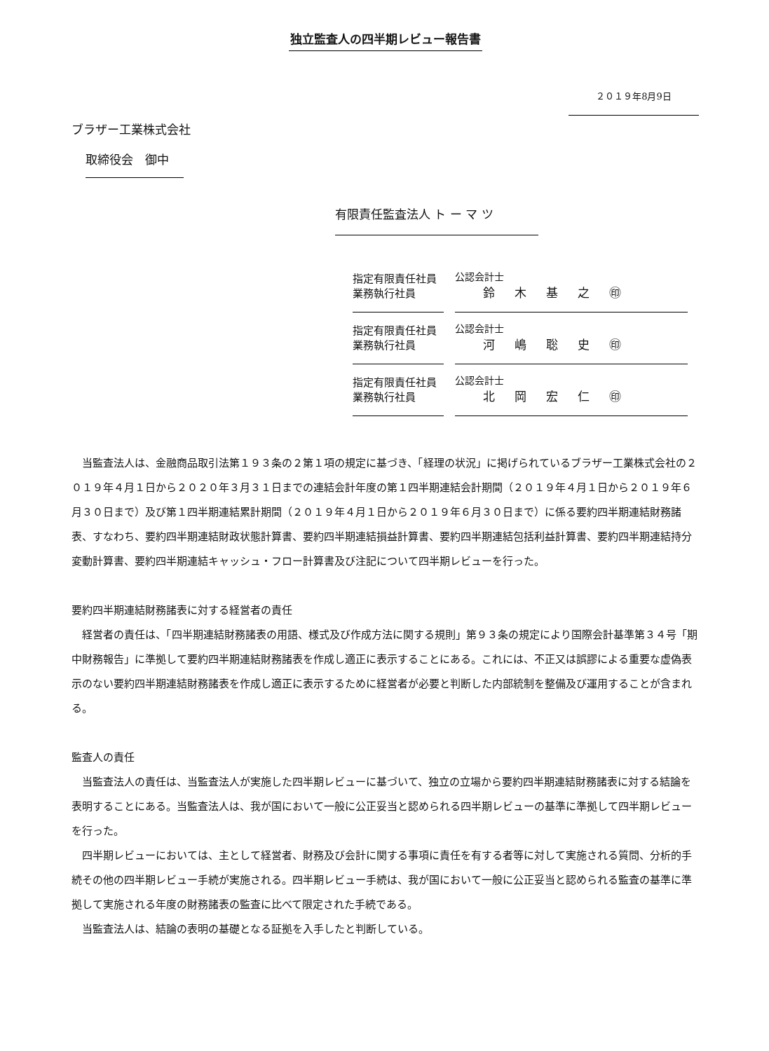独立監査人の四半期レビュー報告書
２０１９年8月9日
ブラザー工業株式会社
取締役会　御中
有限責任監査法人 ト ー マ ツ
| 指定有限責任社員 業務執行社員 | 公認会計士 鈴木基之㊞ |
| 指定有限責任社員 業務執行社員 | 公認会計士 河嶋聡史㊞ |
| 指定有限責任社員 業務執行社員 | 公認会計士 北岡宏仁㊞ |
当監査法人は、金融商品取引法第１９３条の２第１項の規定に基づき、「経理の状況」に掲げられているブラザー工業株式会社の２０１９年４月１日から２０２０年３月３１日までの連結会計年度の第１四半期連結会計期間（２０１９年４月１日から２０１９年６月３０日まで）及び第１四半期連結累計期間（２０１９年４月１日から２０１９年６月３０日まで）に係る要約四半期連結財務諸表、すなわち、要約四半期連結財政状態計算書、要約四半期連結損益計算書、要約四半期連結包括利益計算書、要約四半期連結持分変動計算書、要約四半期連結キャッシュ・フロー計算書及び注記について四半期レビューを行った。
要約四半期連結財務諸表に対する経営者の責任
経営者の責任は、「四半期連結財務諸表の用語、様式及び作成方法に関する規則」第９３条の規定により国際会計基準第３４号「期中財務報告」に準拠して要約四半期連結財務諸表を作成し適正に表示することにある。これには、不正又は誤謬による重要な虚偽表示のない要約四半期連結財務諸表を作成し適正に表示するために経営者が必要と判断した内部統制を整備及び運用することが含まれる。
監査人の責任
当監査法人の責任は、当監査法人が実施した四半期レビューに基づいて、独立の立場から要約四半期連結財務諸表に対する結論を表明することにある。当監査法人は、我が国において一般に公正妥当と認められる四半期レビューの基準に準拠して四半期レビューを行った。
四半期レビューにおいては、主として経営者、財務及び会計に関する事項に責任を有する者等に対して実施される質問、分析的手続その他の四半期レビュー手続が実施される。四半期レビュー手続は、我が国において一般に公正妥当と認められる監査の基準に準拠して実施される年度の財務諸表の監査に比べて限定された手続である。
当監査法人は、結論の表明の基礎となる証拠を入手したと判断している。